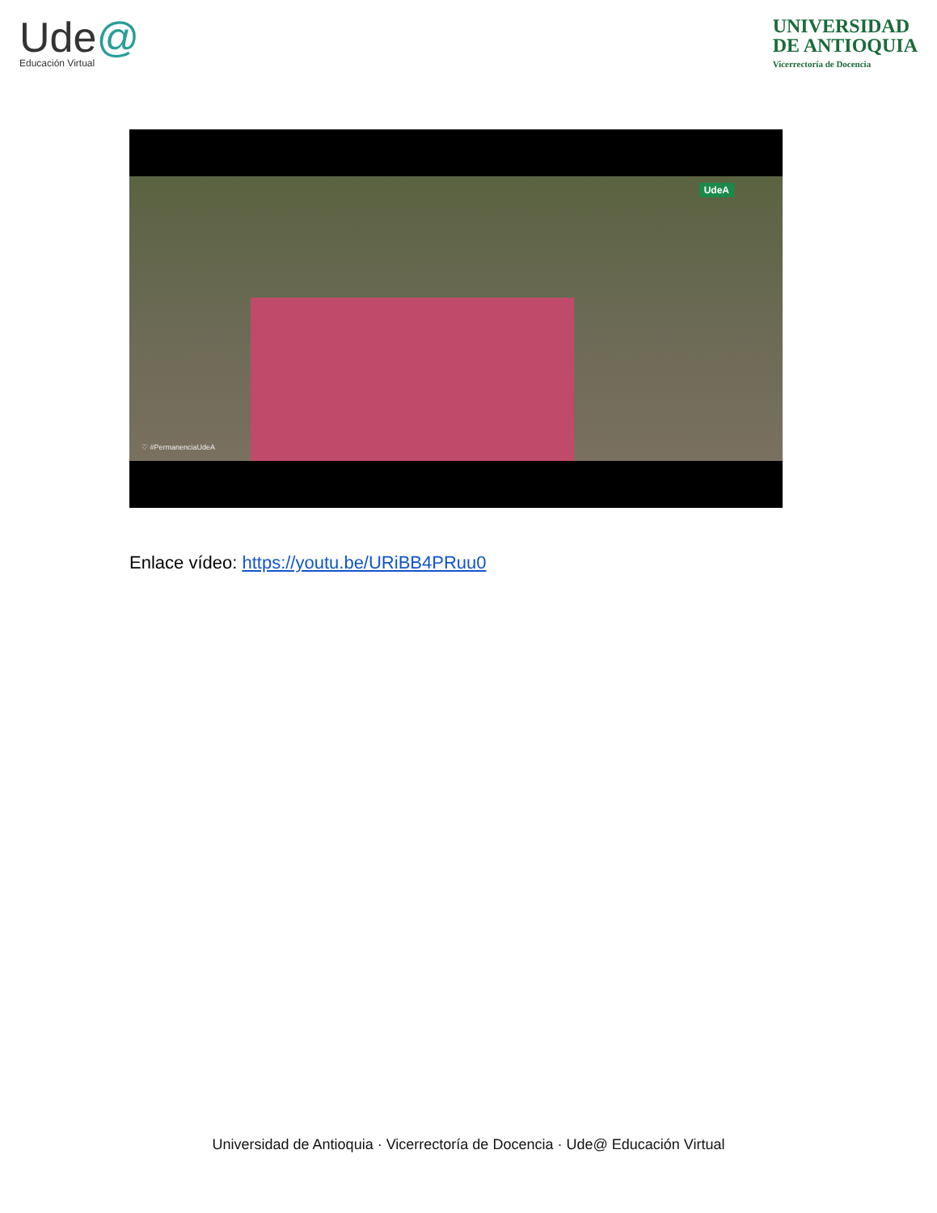Ude@
Educación Virtual
UNIVERSIDAD
DE ANTIOQUIA
Vicerrectoría de Docencia
UdeA
♡ #PermanenciaUdeA
Enlace vídeo: https://youtu.be/URiBB4PRuu0
Universidad de Antioquia · Vicerrectoría de Docencia · Ude@ Educación Virtual